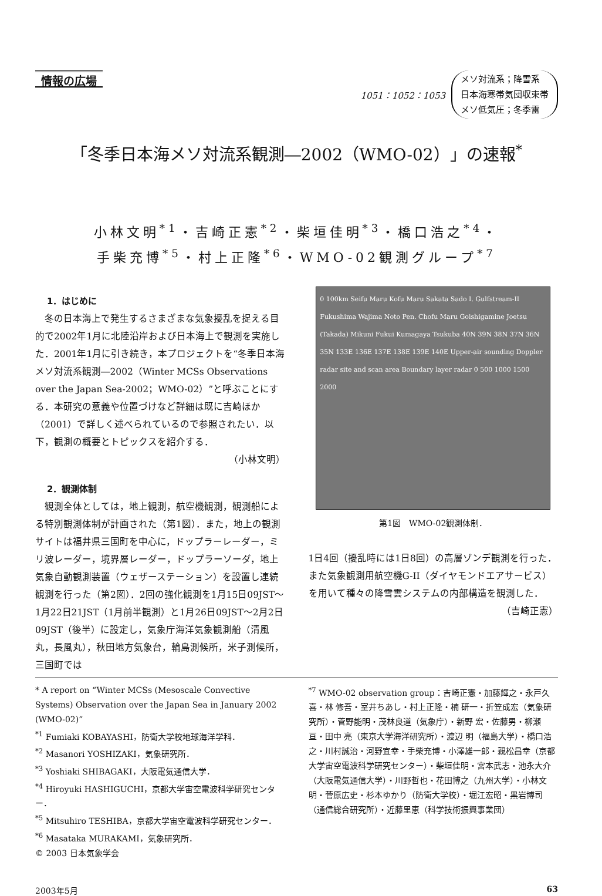情報の広場
1051：1052：1053
メソ対流系；降雪系
日本海寒帯気団収束帯
メソ低気圧；冬季雷
「冬季日本海メソ対流系観測―2002（WMO-02）」の速報<sup>*</sup>
小林文明<sup>*1</sup>・吉崎正憲<sup>*2</sup>・柴垣佳明<sup>*3</sup>・橋口浩之<sup>*4</sup>・
手柴充博<sup>*5</sup>・村上正隆<sup>*6</sup>・WMO-02観測グループ<sup>*7</sup>
1．はじめに
冬の日本海上で発生するさまざまな気象擾乱を捉える目的で2002年1月に北陸沿岸および日本海上で観測を実施した．2001年1月に引き続き，本プロジェクトを“冬季日本海メソ対流系観測―2002（Winter MCSs Observations over the Japan Sea-2002；WMO-02）”と呼ぶことにする．本研究の意義や位置づけなど詳細は既に吉崎ほか（2001）で詳しく述べられているので参照されたい．以下，観測の概要とトピックスを紹介する．
（小林文明）
2．観測体制
観測全体としては，地上観測，航空機観測，観測船による特別観測体制が計画された（第1図）．また，地上の観測サイトは福井県三国町を中心に，ドップラーレーダー，ミリ波レーダー，境界層レーダー，ドップラーソーダ，地上気象自動観測装置（ウェザーステーション）を設置し連続観測を行った（第2図）．2回の強化観測を1月15日09JST～1月22日21JST（1月前半観測）と1月26日09JST～2月2日09JST（後半）に設定し，気象庁海洋気象観測船（清風丸，長風丸），秋田地方気象台，輪島測候所，米子測候所，三国町では
0 100km Seifu Maru Kofu Maru Sakata Sado I. Gulfstream-II Fukushima Wajima Noto Pen. Chofu Maru Goishigamine Joetsu (Takada) Mikuni Fukui Kumagaya Tsukuba 40N 39N 38N 37N 36N 35N 133E 136E 137E 138E 139E 140E Upper-air sounding Doppler radar site and scan area Boundary layer radar 0 500 1000 1500 2000
第1図　WMO-02観測体制．
1日4回（擾乱時には1日8回）の高層ゾンデ観測を行った．また気象観測用航空機G-II（ダイヤモンドエアサービス）を用いて種々の降雪雲システムの内部構造を観測した．
（吉崎正憲）
* A report on “Winter MCSs (Mesoscale Convective Systems) Observation over the Japan Sea in January 2002 (WMO-02)”
<sup>*1</sup> Fumiaki KOBAYASHI，防衛大学校地球海洋学科．
<sup>*2</sup> Masanori YOSHIZAKI，気象研究所．
<sup>*3</sup> Yoshiaki SHIBAGAKI，大阪電気通信大学．
<sup>*4</sup> Hiroyuki HASHIGUCHI，京都大学宙空電波科学研究センター．
<sup>*5</sup> Mitsuhiro TESHIBA，京都大学宙空電波科学研究センター．
<sup>*6</sup> Masataka MURAKAMI，気象研究所．
© 2003 日本気象学会
<sup>*7</sup> WMO-02 observation group：吉崎正憲・加藤輝之・永戸久喜・林 修吾・室井ちあし・村上正隆・楠 研一・折笠成宏（気象研究所）・菅野能明・茂林良道（気象庁）・新野 宏・佐藤男・柳瀬 亘・田中 亮（東京大学海洋研究所）・渡辺 明（福島大学）・橋口浩之・川村誠治・河野宜幸・手柴充博・小澤雄一郎・親松昌幸（京都大学宙空電波科学研究センター）・柴垣佳明・宮本武志・池永大介（大阪電気通信大学）・川野哲也・花田博之（九州大学）・小林文明・菅原広史・杉本ゆかり（防衛大学校）・堀江宏昭・黒岩博司（通信総合研究所）・近藤里恵（科学技術振興事業団）
2003年5月 63